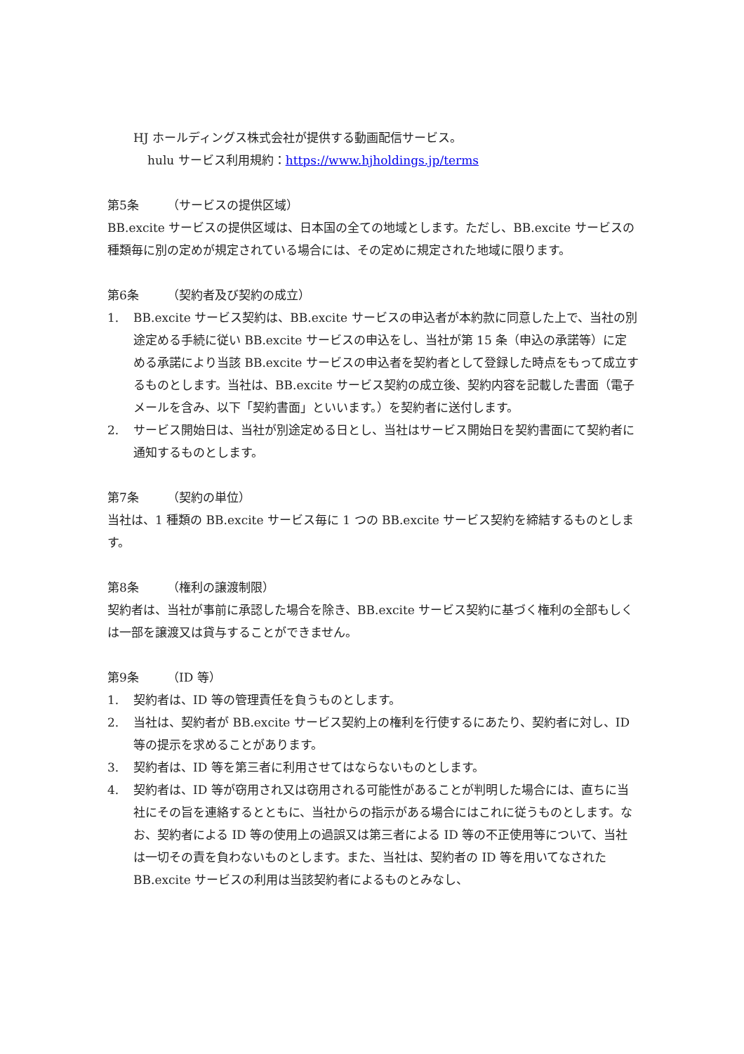HJ ホールディングス株式会社が提供する動画配信サービス。
hulu サービス利用規約：https://www.hjholdings.jp/terms
第5条 （サービスの提供区域）
BB.excite サービスの提供区域は、日本国の全ての地域とします。ただし、BB.excite サービスの種類毎に別の定めが規定されている場合には、その定めに規定された地域に限ります。
第6条 （契約者及び契約の成立）
1. BB.excite サービス契約は、BB.excite サービスの申込者が本約款に同意した上で、当社の別途定める手続に従い BB.excite サービスの申込をし、当社が第 15 条（申込の承諾等）に定める承諾により当該 BB.excite サービスの申込者を契約者として登録した時点をもって成立するものとします。当社は、BB.excite サービス契約の成立後、契約内容を記載した書面（電子メールを含み、以下「契約書面」といいます。）を契約者に送付します。
2. サービス開始日は、当社が別途定める日とし、当社はサービス開始日を契約書面にて契約者に通知するものとします。
第7条 （契約の単位）
当社は、1 種類の BB.excite サービス毎に 1 つの BB.excite サービス契約を締結するものとします。
第8条 （権利の譲渡制限）
契約者は、当社が事前に承認した場合を除き、BB.excite サービス契約に基づく権利の全部もしくは一部を譲渡又は貸与することができません。
第9条 （ID 等）
1. 契約者は、ID 等の管理責任を負うものとします。
2. 当社は、契約者が BB.excite サービス契約上の権利を行使するにあたり、契約者に対し、ID 等の提示を求めることがあります。
3. 契約者は、ID 等を第三者に利用させてはならないものとします。
4. 契約者は、ID 等が窃用され又は窃用される可能性があることが判明した場合には、直ちに当社にその旨を連絡するとともに、当社からの指示がある場合にはこれに従うものとします。なお、契約者による ID 等の使用上の過誤又は第三者による ID 等の不正使用等について、当社は一切その責を負わないものとします。また、当社は、契約者の ID 等を用いてなされた BB.excite サービスの利用は当該契約者によるものとみなし、